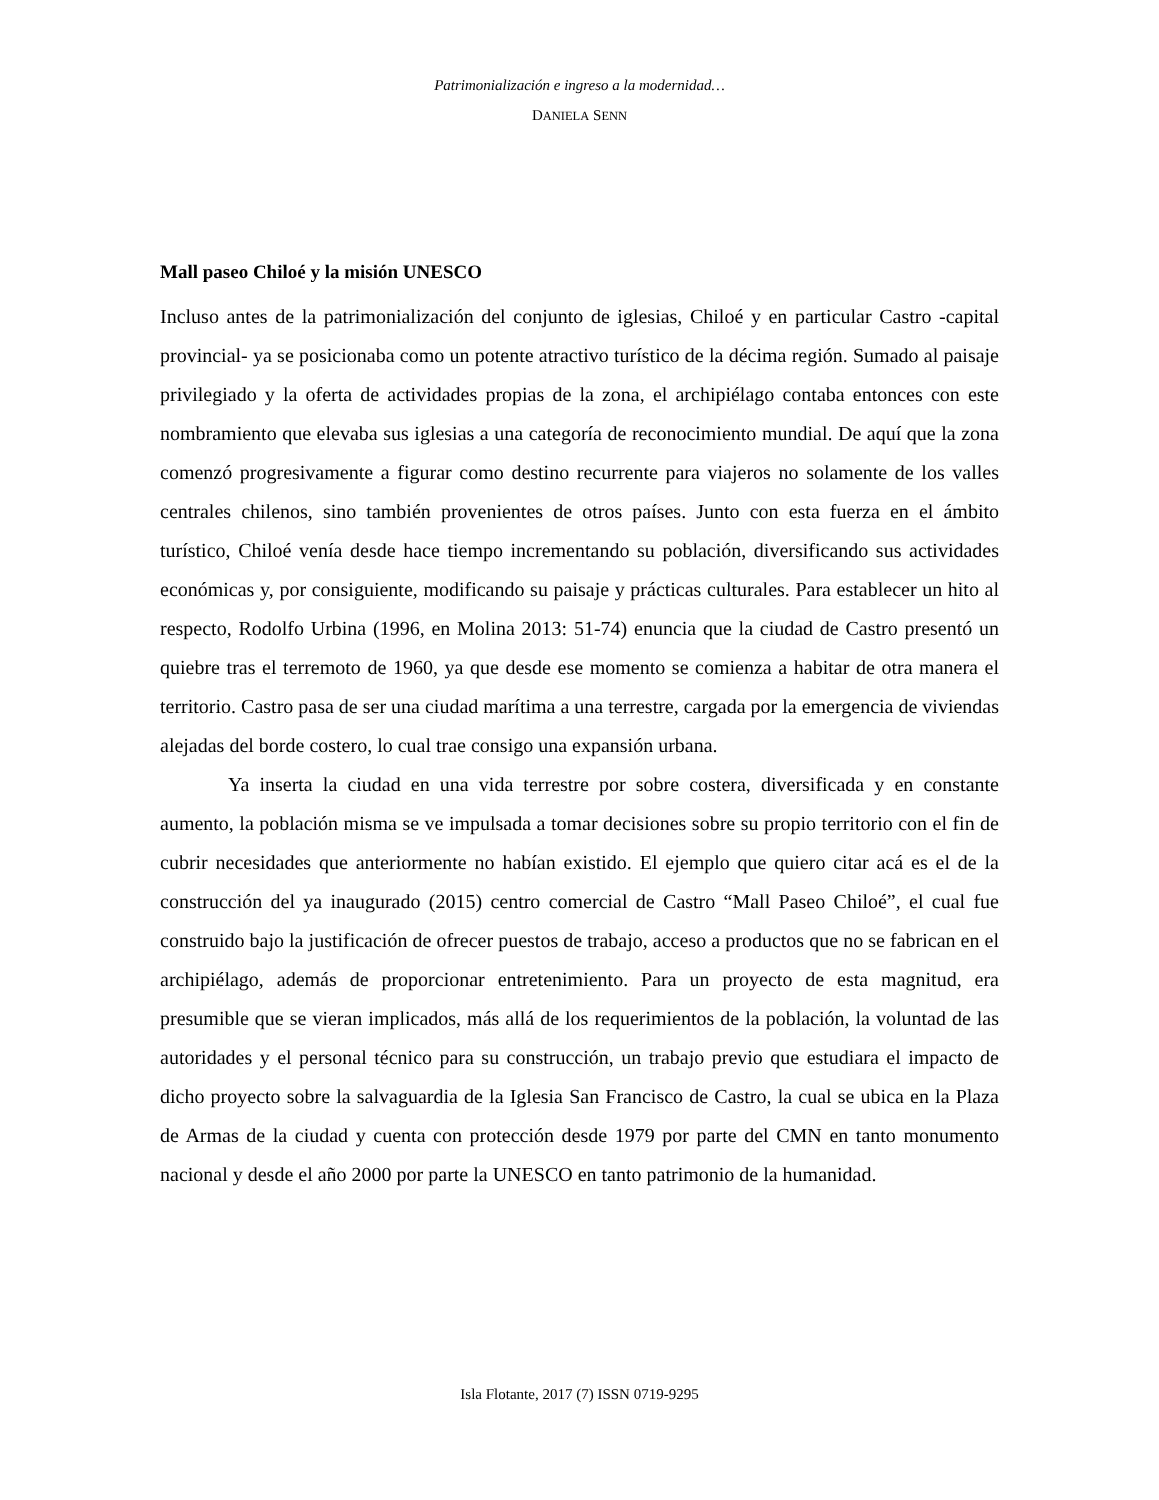Patrimonialización e ingreso a la modernidad…
DANIELA SENN
Mall paseo Chiloé y la misión UNESCO
Incluso antes de la patrimonialización del conjunto de iglesias, Chiloé y en particular Castro -capital provincial- ya se posicionaba como un potente atractivo turístico de la décima región. Sumado al paisaje privilegiado y la oferta de actividades propias de la zona, el archipiélago contaba entonces con este nombramiento que elevaba sus iglesias a una categoría de reconocimiento mundial. De aquí que la zona comenzó progresivamente a figurar como destino recurrente para viajeros no solamente de los valles centrales chilenos, sino también provenientes de otros países. Junto con esta fuerza en el ámbito turístico, Chiloé venía desde hace tiempo incrementando su población, diversificando sus actividades económicas y, por consiguiente, modificando su paisaje y prácticas culturales. Para establecer un hito al respecto, Rodolfo Urbina (1996, en Molina 2013: 51-74) enuncia que la ciudad de Castro presentó un quiebre tras el terremoto de 1960, ya que desde ese momento se comienza a habitar de otra manera el territorio. Castro pasa de ser una ciudad marítima a una terrestre, cargada por la emergencia de viviendas alejadas del borde costero, lo cual trae consigo una expansión urbana.
Ya inserta la ciudad en una vida terrestre por sobre costera, diversificada y en constante aumento, la población misma se ve impulsada a tomar decisiones sobre su propio territorio con el fin de cubrir necesidades que anteriormente no habían existido. El ejemplo que quiero citar acá es el de la construcción del ya inaugurado (2015) centro comercial de Castro “Mall Paseo Chiloé”, el cual fue construido bajo la justificación de ofrecer puestos de trabajo, acceso a productos que no se fabrican en el archipiélago, además de proporcionar entretenimiento. Para un proyecto de esta magnitud, era presumible que se vieran implicados, más allá de los requerimientos de la población, la voluntad de las autoridades y el personal técnico para su construcción, un trabajo previo que estudiara el impacto de dicho proyecto sobre la salvaguardia de la Iglesia San Francisco de Castro, la cual se ubica en la Plaza de Armas de la ciudad y cuenta con protección desde 1979 por parte del CMN en tanto monumento nacional y desde el año 2000 por parte la UNESCO en tanto patrimonio de la humanidad.
Isla Flotante, 2017 (7) ISSN 0719-9295